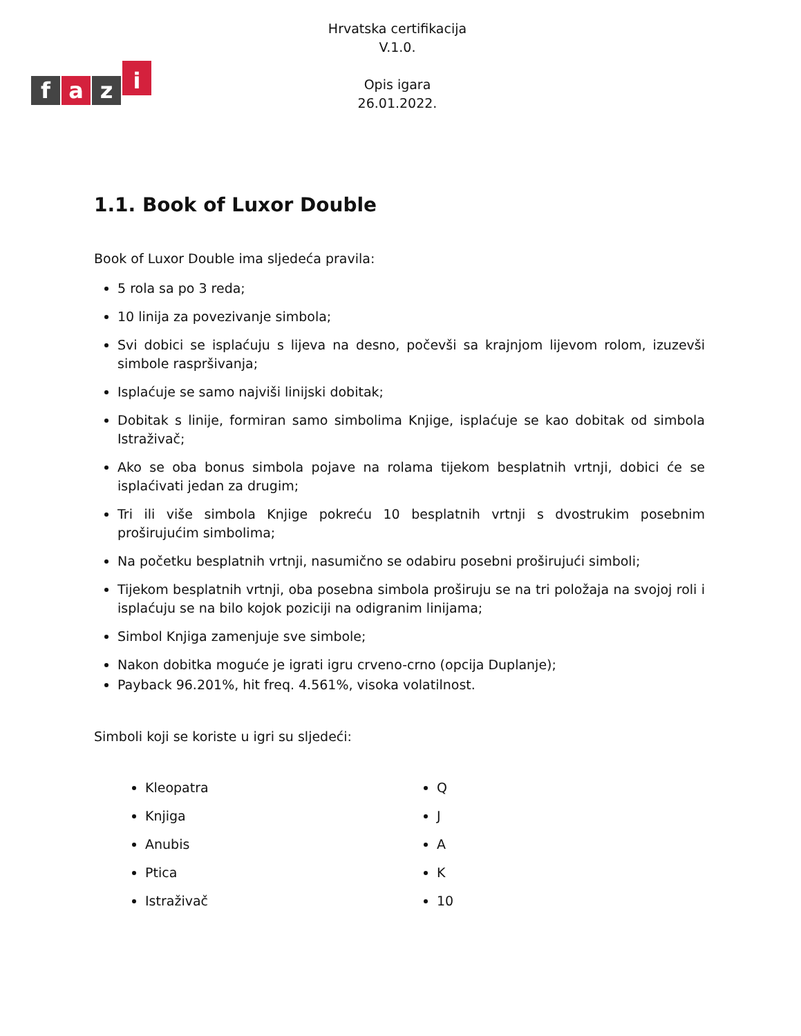fazi
Hrvatska certifikacija
V.1.0.
Opis igara
26.01.2022.
1.1. Book of Luxor Double
Book of Luxor Double ima sljedeća pravila:
5 rola sa po 3 reda;
10 linija za povezivanje simbola;
Svi dobici se isplaćuju s lijeva na desno, počevši sa krajnjom lijevom rolom, izuzevši simbole raspršivanja;
Isplaćuje se samo najviši linijski dobitak;
Dobitak s linije, formiran samo simbolima Knjige, isplaćuje se kao dobitak od simbola Istraživač;
Ako se oba bonus simbola pojave na rolama tijekom besplatnih vrtnji, dobici će se isplaćivati jedan za drugim;
Tri ili više simbola Knjige pokreću 10 besplatnih vrtnji s dvostrukim posebnim proširujućim simbolima;
Na početku besplatnih vrtnji, nasumično se odabiru posebni proširujući simboli;
Tijekom besplatnih vrtnji, oba posebna simbola proširuju se na tri položaja na svojoj roli i isplaćuju se na bilo kojok poziciji na odigranim linijama;
Simbol Knjiga zamenjuje sve simbole;
Nakon dobitka moguće je igrati igru crveno-crno (opcija Duplanje);
Payback 96.201%, hit freq. 4.561%, visoka volatilnost.
Simboli koji se koriste u igri su sljedeći:
Kleopatra
Knjiga
Anubis
Ptica
Istraživač
Q
J
A
K
10